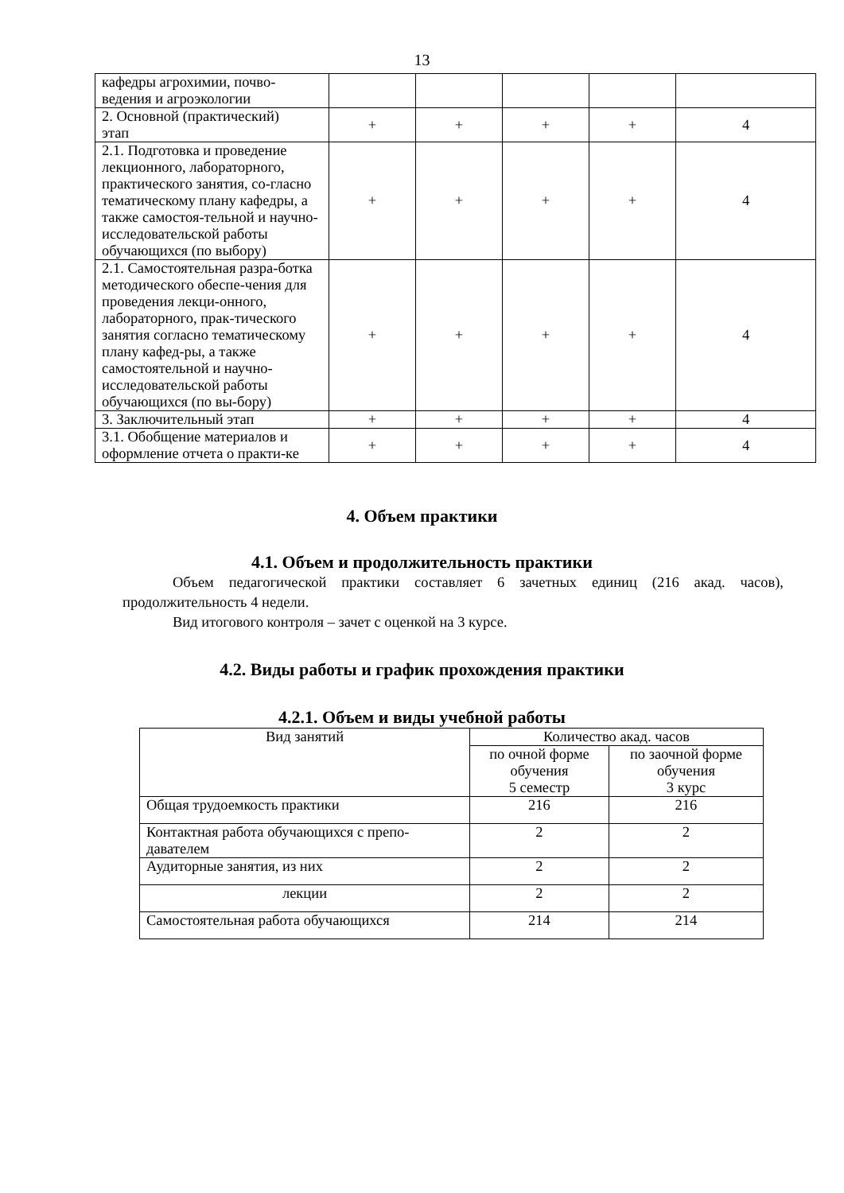13
| кафедры агрохимии, почво- ведения и агроэкологии | | | | | |
| 2. Основной (практический) этап | + | + | + | + | 4 |
| 2.1. Подготовка и проведение лекционного, лабораторного, практического занятия, со-гласно тематическому плану кафедры, а также самостоя-тельной и научно-исследовательской работы обучающихся (по выбору) | + | + | + | + | 4 |
| 2.1. Самостоятельная разра-ботка методического обеспе-чения для проведения лекци-онного, лабораторного, прак-тического занятия согласно тематическому плану кафед-ры, а также самостоятельной и научно-исследовательской работы обучающихся (по вы-бору) | + | + | + | + | 4 |
| 3. Заключительный этап | + | + | + | + | 4 |
| 3.1. Обобщение материалов и оформление отчета о практи-ке | + | + | + | + | 4 |
4. Объем практики
4.1. Объем и продолжительность практики
Объем педагогической практики составляет 6 зачетных единиц (216 акад. часов), продолжительность 4 недели.
Вид итогового контроля – зачет с оценкой на 3 курсе.
4.2. Виды работы и график прохождения практики
4.2.1. Объем и виды учебной работы
| Вид занятий | Количество акад. часов | |
| | по очной форме обучения 5 семестр | по заочной форме обучения 3 курс |
| Общая трудоемкость практики | 216 | 216 |
| Контактная работа обучающихся с препо- давателем | 2 | 2 |
| Аудиторные занятия, из них | 2 | 2 |
| лекции | 2 | 2 |
| Самостоятельная работа обучающихся | 214 | 214 |